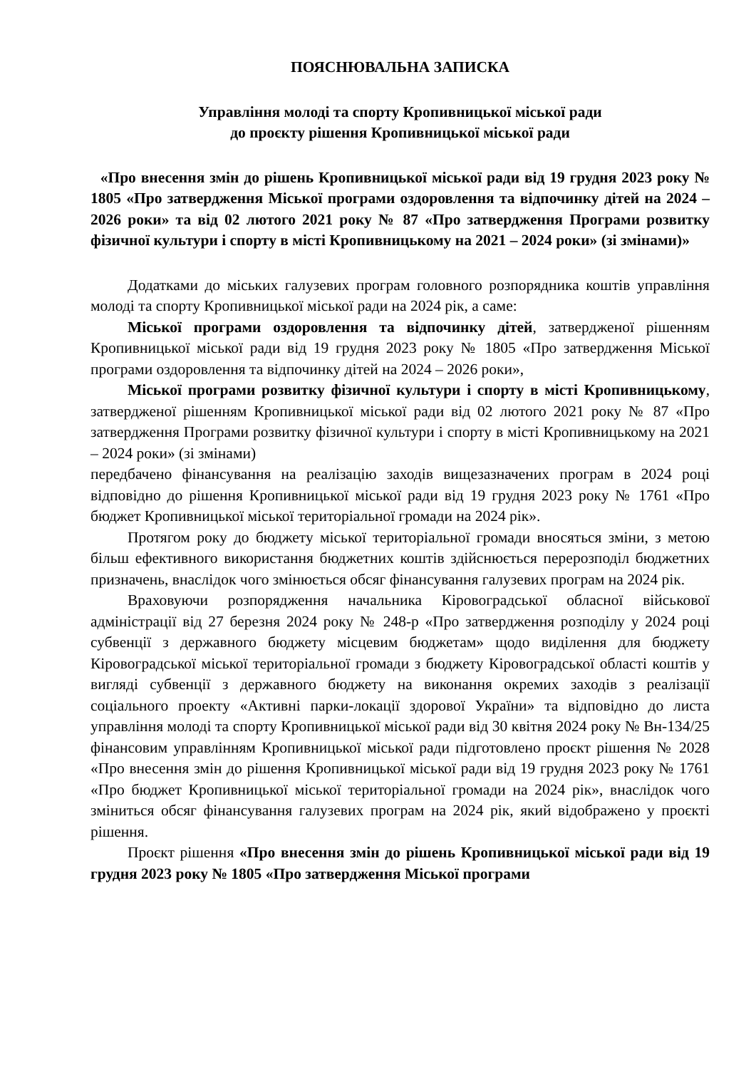ПОЯСНЮВАЛЬНА ЗАПИСКА
Управління молоді та спорту Кропивницької міської ради
до проєкту рішення Кропивницької міської ради
«Про внесення змін до рішень Кропивницької міської ради від 19 грудня 2023 року № 1805 «Про затвердження Міської програми оздоровлення та відпочинку дітей на 2024 – 2026 роки» та від 02 лютого 2021 року № 87 «Про затвердження Програми розвитку фізичної культури і спорту в місті Кропивницькому на 2021 – 2024 роки» (зі змінами)»
Додатками до міських галузевих програм головного розпорядника коштів управління молоді та спорту Кропивницької міської ради на 2024 рік, а саме:
Міської програми оздоровлення та відпочинку дітей, затвердженої рішенням Кропивницької міської ради від 19 грудня 2023 року № 1805 «Про затвердження Міської програми оздоровлення та відпочинку дітей на 2024 – 2026 роки»,
Міської програми розвитку фізичної культури і спорту в місті Кропивницькому, затвердженої рішенням Кропивницької міської ради від 02 лютого 2021 року № 87 «Про затвердження Програми розвитку фізичної культури і спорту в місті Кропивницькому на 2021 – 2024 роки» (зі змінами)
передбачено фінансування на реалізацію заходів вищезазначених програм в 2024 році відповідно до рішення Кропивницької міської ради від 19 грудня 2023 року № 1761 «Про бюджет Кропивницької міської територіальної громади на 2024 рік».
Протягом року до бюджету міської територіальної громади вносяться зміни, з метою більш ефективного використання бюджетних коштів здійснюється перерозподіл бюджетних призначень, внаслідок чого змінюється обсяг фінансування галузевих програм на 2024 рік.
Враховуючи розпорядження начальника Кіровоградської обласної військової адміністрації від 27 березня 2024 року № 248-р «Про затвердження розподілу у 2024 році субвенції з державного бюджету місцевим бюджетам» щодо виділення для бюджету Кіровоградської міської територіальної громади з бюджету Кіровоградської області коштів у вигляді субвенції з державного бюджету на виконання окремих заходів з реалізації соціального проекту «Активні парки-локації здорової України» та відповідно до листа управління молоді та спорту Кропивницької міської ради від 30 квітня 2024 року № Вн-134/25 фінансовим управлінням Кропивницької міської ради підготовлено проєкт рішення № 2028 «Про внесення змін до рішення Кропивницької міської ради від 19 грудня 2023 року № 1761 «Про бюджет Кропивницької міської територіальної громади на 2024 рік», внаслідок чого зміниться обсяг фінансування галузевих програм на 2024 рік, який відображено у проєкті рішення.
Проєкт рішення «Про внесення змін до рішень Кропивницької міської ради від 19 грудня 2023 року № 1805 «Про затвердження Міської програми